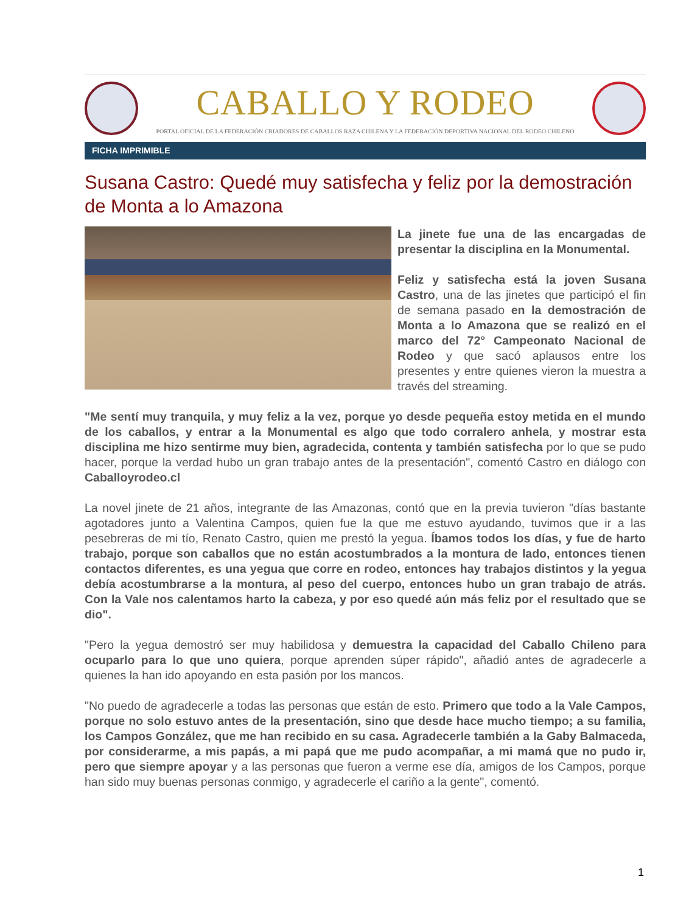CABALLO Y RODEO
PORTAL OFICIAL DE LA FEDERACIÓN CRIADORES DE CABALLOS RAZA CHILENA Y LA FEDERACIÓN DEPORTIVA NACIONAL DEL RODEO CHILENO
FICHA IMPRIMIBLE
Susana Castro: Quedé muy satisfecha y feliz por la demostración de Monta a lo Amazona
La jinete fue una de las encargadas de presentar la disciplina en la Monumental.
Feliz y satisfecha está la joven Susana Castro, una de las jinetes que participó el fin de semana pasado en la demostración de Monta a lo Amazona que se realizó en el marco del 72° Campeonato Nacional de Rodeo y que sacó aplausos entre los presentes y entre quienes vieron la muestra a través del streaming.
"Me sentí muy tranquila, y muy feliz a la vez, porque yo desde pequeña estoy metida en el mundo de los caballos, y entrar a la Monumental es algo que todo corralero anhela, y mostrar esta disciplina me hizo sentirme muy bien, agradecida, contenta y también satisfecha por lo que se pudo hacer, porque la verdad hubo un gran trabajo antes de la presentación", comentó Castro en diálogo con Caballoyrodeo.cl
La novel jinete de 21 años, integrante de las Amazonas, contó que en la previa tuvieron "días bastante agotadores junto a Valentina Campos, quien fue la que me estuvo ayudando, tuvimos que ir a las pesebreras de mi tío, Renato Castro, quien me prestó la yegua. Íbamos todos los días, y fue de harto trabajo, porque son caballos que no están acostumbrados a la montura de lado, entonces tienen contactos diferentes, es una yegua que corre en rodeo, entonces hay trabajos distintos y la yegua debía acostumbrarse a la montura, al peso del cuerpo, entonces hubo un gran trabajo de atrás. Con la Vale nos calentamos harto la cabeza, y por eso quedé aún más feliz por el resultado que se dio".
"Pero la yegua demostró ser muy habilidosa y demuestra la capacidad del Caballo Chileno para ocuparlo para lo que uno quiera, porque aprenden súper rápido", añadió antes de agradecerle a quienes la han ido apoyando en esta pasión por los mancos.
"No puedo de agradecerle a todas las personas que están de esto. Primero que todo a la Vale Campos, porque no solo estuvo antes de la presentación, sino que desde hace mucho tiempo; a su familia, los Campos González, que me han recibido en su casa. Agradecerle también a la Gaby Balmaceda, por considerarme, a mis papás, a mi papá que me pudo acompañar, a mi mamá que no pudo ir, pero que siempre apoyar y a las personas que fueron a verme ese día, amigos de los Campos, porque han sido muy buenas personas conmigo, y agradecerle el cariño a la gente", comentó.
1